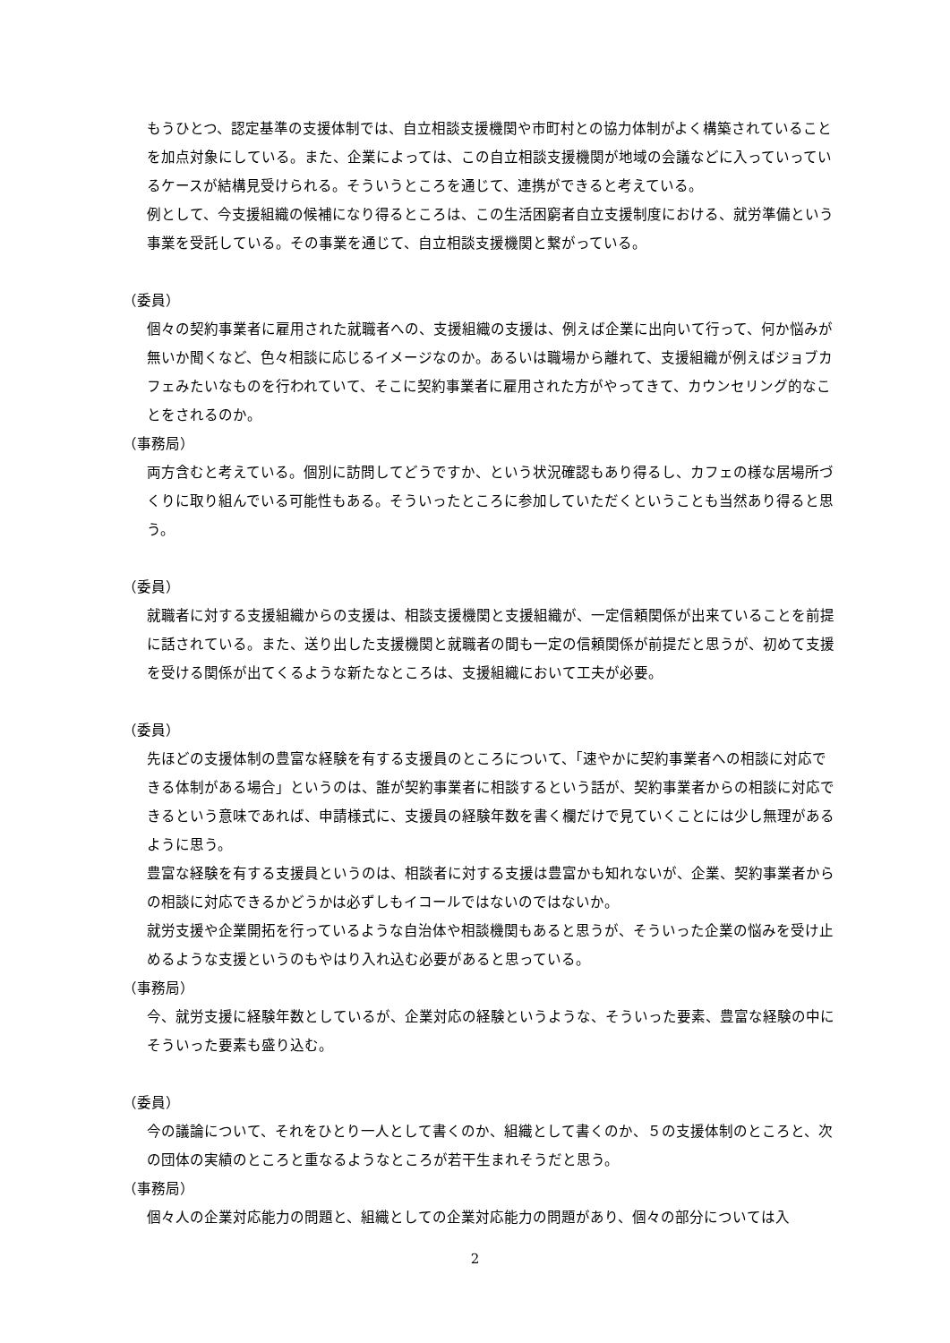もうひとつ、認定基準の支援体制では、自立相談支援機関や市町村との協力体制がよく構築されていることを加点対象にしている。また、企業によっては、この自立相談支援機関が地域の会議などに入っていっているケースが結構見受けられる。そういうところを通じて、連携ができると考えている。
例として、今支援組織の候補になり得るところは、この生活困窮者自立支援制度における、就労準備という事業を受託している。その事業を通じて、自立相談支援機関と繋がっている。
（委員）
個々の契約事業者に雇用された就職者への、支援組織の支援は、例えば企業に出向いて行って、何か悩みが無いか聞くなど、色々相談に応じるイメージなのか。あるいは職場から離れて、支援組織が例えばジョブカフェみたいなものを行われていて、そこに契約事業者に雇用された方がやってきて、カウンセリング的なことをされるのか。
（事務局）
両方含むと考えている。個別に訪問してどうですか、という状況確認もあり得るし、カフェの様な居場所づくりに取り組んでいる可能性もある。そういったところに参加していただくということも当然あり得ると思う。
（委員）
就職者に対する支援組織からの支援は、相談支援機関と支援組織が、一定信頼関係が出来ていることを前提に話されている。また、送り出した支援機関と就職者の間も一定の信頼関係が前提だと思うが、初めて支援を受ける関係が出てくるような新たなところは、支援組織において工夫が必要。
（委員）
先ほどの支援体制の豊富な経験を有する支援員のところについて、「速やかに契約事業者への相談に対応できる体制がある場合」というのは、誰が契約事業者に相談するという話が、契約事業者からの相談に対応できるという意味であれば、申請様式に、支援員の経験年数を書く欄だけで見ていくことには少し無理があるように思う。
豊富な経験を有する支援員というのは、相談者に対する支援は豊富かも知れないが、企業、契約事業者からの相談に対応できるかどうかは必ずしもイコールではないのではないか。
就労支援や企業開拓を行っているような自治体や相談機関もあると思うが、そういった企業の悩みを受け止めるような支援というのもやはり入れ込む必要があると思っている。
（事務局）
今、就労支援に経験年数としているが、企業対応の経験というような、そういった要素、豊富な経験の中にそういった要素も盛り込む。
（委員）
今の議論について、それをひとり一人として書くのか、組織として書くのか、５の支援体制のところと、次の団体の実績のところと重なるようなところが若干生まれそうだと思う。
（事務局）
個々人の企業対応能力の問題と、組織としての企業対応能力の問題があり、個々の部分については入
2